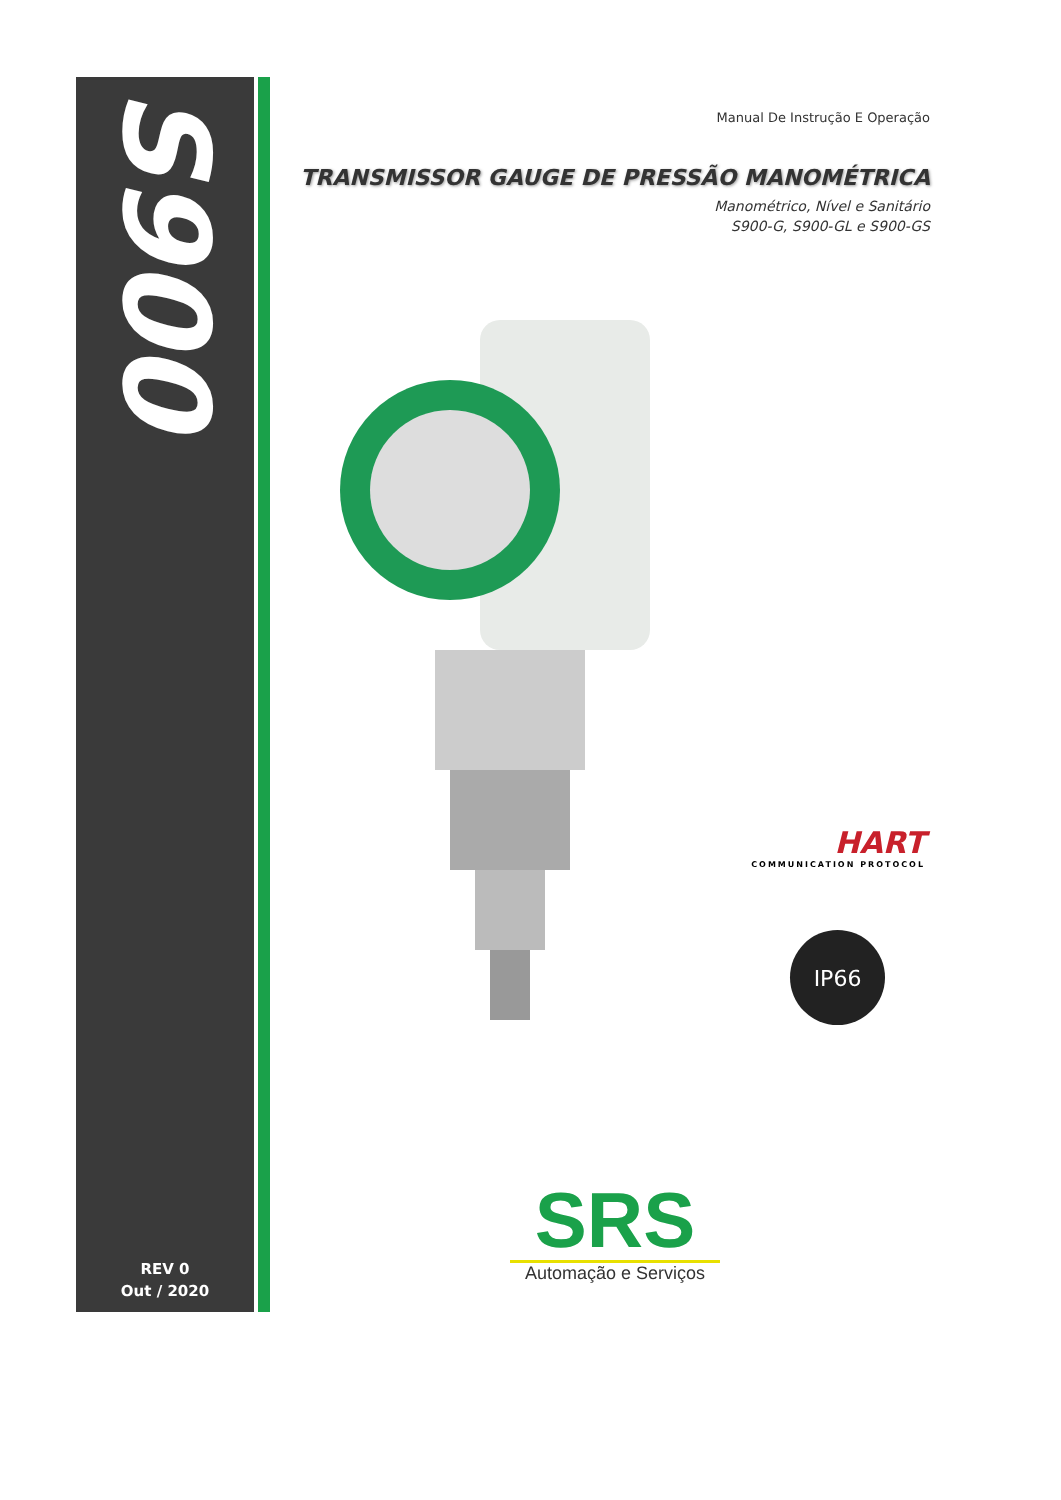S900
Manual De Instrução E Operação
TRANSMISSOR GAUGE DE PRESSÃO MANOMÉTRICA
Manométrico, Nível e Sanitário
S900-G, S900-GL e S900-GS
HART
COMMUNICATION PROTOCOL
IP66
REV 0
Out / 2020
SRS
Automação e Serviços